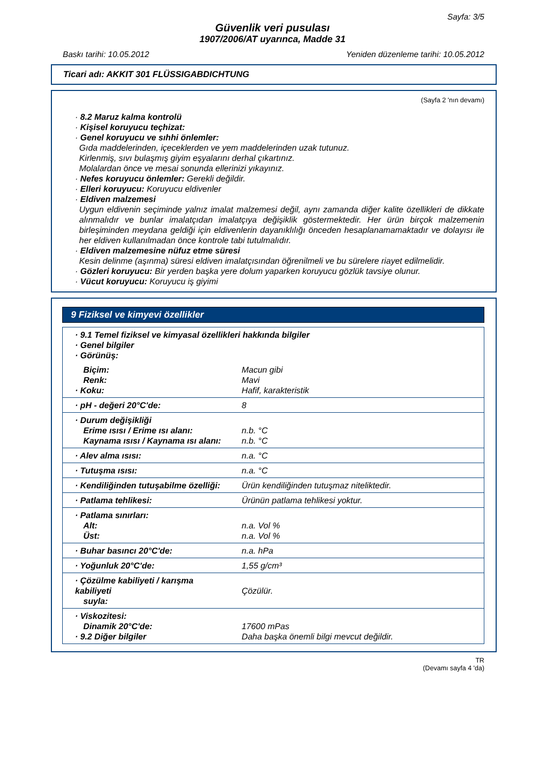Sayfa: 3/5
Güvenlik veri pusulası
1907/2006/AT uyarınca, Madde 31
Baskı tarihi: 10.05.2012 Yeniden düzenleme tarihi: 10.05.2012
Ticari adı: AKKIT 301 FLÜSSIGABDICHTUNG
(Sayfa 2 'nın devamı)
· 8.2 Maruz kalma kontrolü
· Kişisel koruyucu teçhizat:
· Genel koruyucu ve sıhhi önlemler:
Gıda maddelerinden, içeceklerden ve yem maddelerinden uzak tutunuz.
Kirlenmiş, sıvı bulaşmış giyim eşyalarını derhal çıkartınız.
Molalardan önce ve mesai sonunda ellerinizi yıkayınız.
· Nefes koruyucu önlemler: Gerekli değildir.
· Elleri koruyucu: Koruyucu eldivenler
· Eldiven malzemesi
Uygun eldivenin seçiminde yalnız imalat malzemesi değil, aynı zamanda diğer kalite özellikleri de dikkate alınmalıdır ve bunlar imalatçıdan imalatçıya değişiklik göstermektedir. Her ürün birçok malzemenin birleşiminden meydana geldiği için eldivenlerin dayanıklılığı önceden hesaplanamamaktadır ve dolayısı ile her eldiven kullanılmadan önce kontrole tabi tutulmalıdır.
· Eldiven malzemesine nüfuz etme süresi
Kesin delinme (aşınma) süresi eldiven imalatçısından öğrenilmeli ve bu sürelere riayet edilmelidir.
· Gözleri koruyucu: Bir yerden başka yere dolum yaparken koruyucu gözlük tavsiye olunur.
· Vücut koruyucu: Koruyucu iş giyimi
9 Fiziksel ve kimyevi özellikler
| · 9.1 Temel fiziksel ve kimyasal özellikleri hakkında bilgiler · Genel bilgiler · Görünüş: | |
| Biçim: Renk: · Koku: | Macun gibi Mavi Hafif, karakteristik |
| · pH - değeri 20°C'de: | 8 |
| · Durum değişikliği Erime ısısı / Erime ısı alanı: Kaynama ısısı / Kaynama ısı alanı: | n.b. °C n.b. °C |
| · Alev alma ısısı: | n.a. °C |
| · Tutuşma ısısı: | n.a. °C |
| · Kendiliğinden tutuşabilme özelliği: | Ürün kendiliğinden tutuşmaz niteliktedir. |
| · Patlama tehlikesi: | Ürünün patlama tehlikesi yoktur. |
| · Patlama sınırları: Alt: Üst: | n.a. Vol % n.a. Vol % |
| · Buhar basıncı 20°C'de: | n.a. hPa |
| · Yoğunluk 20°C'de: | 1,55 g/cm³ |
| · Çözülme kabiliyeti / karışma kabiliyeti suyla: | Çözülür. |
| · Viskozitesi: Dinamik 20°C'de: · 9.2 Diğer bilgiler | 17600 mPas Daha başka önemli bilgi mevcut değildir. |
TR
(Devamı sayfa 4 'da)